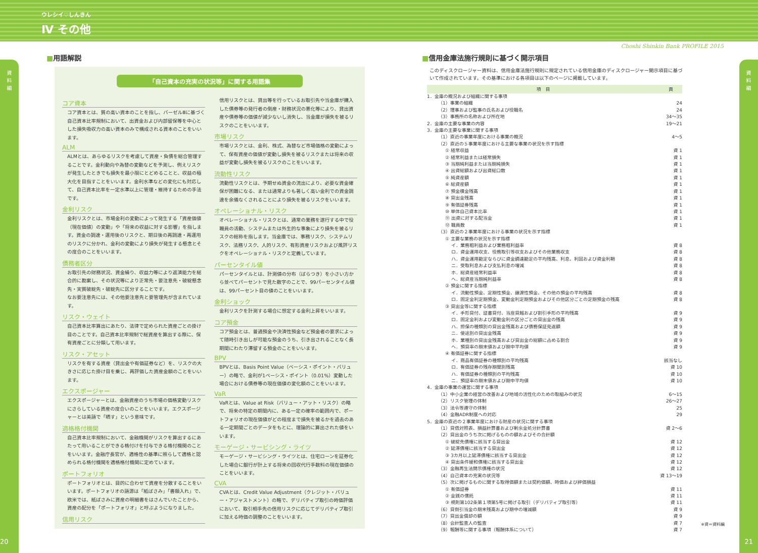ウレシイ♡しんきん
Ⅳ その他
Choshi Shinkin Bank PROFILE 2015
資
料
編
20
資
料
編
21
■用語解説
「自己資本の充実の状況等」に関する用語集
コア資本
コア資本とは、質の高い資本のことを指し、バーゼルⅢに基づく自己資本比率規制において、出資金および内部留保等を中心とした損失吸収力の高い資本のみで構成される資本のことをいいます。
ALM
ALMとは、あらゆるリスクを考慮して資産・負債を総合管理することです。金利動向や為替の変動などを予測し、例えリスクが発生したときでも損失を最小限にとどめることと、収益の極大化を目指すことをいいます。金利水準などの変化にも対応して、自己資本比率を一定水準以上に管理・維持するための手法です。
金利リスク
金利リスクとは、市場金利の変動によって発生する「資産価値（現在価値）の変動」や「将来の収益に対する影響」を指します。資金の調達・運用後のリスクと、期日後の再調達・再運用のリスクに分かれ、金利の変動により損失が発生する懸念とその度合のことをいいます。
債務者区分
お取引先の財務状況、資金繰り、収益力等により返済能力を総合的に勘案し、その状況等により正常先・要注意先・破綻懸念先・実質破綻先・破綻先に区分することです。
なお要注意先には、その他要注意先と要管理先が含まれています。
リスク・ウェイト
自己資本比率算出にあたり、法律で定められた資産ごとの掛け目のことです。自己資本比率規制で総資産を算出する際に、保有資産ごとに分類して用います。
リスク・アセット
リスクを有する資産（貸出金や有価証券など）を、リスクの大きさに応じた掛け目を乗じ、再評価した資産金額のことをいいます。
エクスポージャー
エクスポージャーとは、金融資産のうち市場の価格変動リスクにさらしている資産の度合いのことをいいます。エクスポージャーとは英語で「晒す」という意味です。
適格格付機関
自己資本比率規制において、金融機関がリスクを算出するにあたって用いることができる格付けを付与できる格付機関のことをいいます。金融庁長官が、適格性の基準に照らして適格と認められる格付機関を適格格付機関に定めています。
ポートフォリオ
ポートフォリオとは、目的に合わせて資産を分散することをいいます。ポートフォリオの語源は「紙ばさみ」「書類入れ」で、欧米では、紙ばさみに資産の明細書をはさんでいたことから、資産の配分を「ポートフォリオ」と呼ぶようになりました。
信用リスク
信用リスクとは、貸出等を行っているお取引先や当金庫が購入した債券等の発行者の倒産・財務状況の悪化等により、貸出資産や債券等の価値が減少ないし消失し、当金庫が損失を被るリスクのことをいいます。
市場リスク
市場リスクとは、金利、株式、為替など市場価格の変動によって、保有資産の価値が変動し損失を被るリスクまたは将来の収益が変動し損失を被るリスクのことをいいます。
流動性リスク
流動性リスクとは、予期せぬ資金の流出により、必要な資金確保が困難になる、または通常よりも著しく高い金利での資金調達を余儀なくされることにより損失を被るリスクをいいます。
オペレーショナル・リスク
オペレーショナル・リスクとは、通常の業務を遂行する中で役職員の活動、システムまたは外生的な事象により損失を被るリスクの総称を指します。当金庫では、事務リスク、システムリスク、法務リスク、人的リスク、有形資産リスクおよび風評リスクをオペレーショナル・リスクと定義しています。
パーセンタイル値
パーセンタイルとは、計測値の分布（ばらつき）を小さい方から並べてパーセントで見た数字のことで、99パーセンタイル値は、99パーセント目の値のことをいいます。
金利ショック
金利リスクを計測する場合に想定する金利上昇をいいます。
コア預金
コア預金とは、普通預金や決済性預金など預金者の要求によって随時引き出しが可能な預金のうち、引き出されることなく長期間にわたり滞留する預金のことをいいます。
BPV
BPVとは、Basis Point Value（ベーシス・ポイント・バリュー）の略で、金利が1ベーシス・ポイント（0.01%）変動した場合における債券等の現在価値の変化額のことをいいます。
VaR
VaRとは、Value at Risk（バリュー・アット・リスク）の略で、将来の特定の期間内に、ある一定の確率の範囲内で、ポートフォリオの現在価値がどの程度まで損失を被るかを過去のある一定期間ごとのデータをもとに、理論的に算出された値をいいます。
モーゲージ・サービシング・ライツ
モーゲージ・サービシング・ライツとは、住宅ローンを証券化した場合に銀行が計上する将来の回収代行手数料の現在価値のことをいいます。
CVA
CVAとは、Credit Value Adjustment（クレジット・バリュー・アジャストメント）の略で、デリバティブ取引の時価評価において、取引相手先の信用リスクに応じてデリバティブ取引に加える時価の調整のことをいいます。
■信用金庫法施行規則に基づく開示項目
このディスクロージャー資料は、信用金庫法施行規則に規定されている信用金庫のディスクロージャー開示項目に基づいて作成されています。その基準における各項目は以下のページに掲載しています。
| 項 目 | 頁 |
| --- | --- |
| 1．金庫の概況および組織に関する事項 | |
| （1）事業の組織 | 24 |
| （2）理事および監事の氏名および役職名 | 24 |
| （3）事務所の名称および所在地 | 34〜35 |
| 2．金庫の主要な事業の内容 | 19〜21 |
| 3．金庫の主要な事業に関する事項 | |
| （1）直近の事業年度における事業の概況 | 4〜5 |
| （2）直近の５事業年度における主要な事業の状況を示す指標 | |
| ① 経常収益 | 資 1 |
| ② 経常利益または経常損失 | 資 1 |
| ③ 当期純利益または当期純損失 | 資 1 |
| ④ 出資総額および出資総口数 | 資 1 |
| ⑤ 純資産額 | 資 1 |
| ⑥ 総資産額 | 資 1 |
| ⑦ 預金積金残高 | 資 1 |
| ⑧ 貸出金残高 | 資 1 |
| ⑨ 有価証券残高 | 資 1 |
| ⑩ 単体自己資本比率 | 資 1 |
| ⑪ 出資に対する配当金 | 資 1 |
| ⑫ 職員数 | 資 1 |
| （3）直近の２事業年度における事業の状況を示す指標 | |
| ① 主要な業務の状況を示す指標 | |
| イ．業務粗利益および業務粗利益率 | 資 8 |
| ロ．資金運用収支、役務取引等収支およびその他業務収支 | 資 8 |
| ハ．資金運用勘定ならびに資金調達勘定の平均残高、利息、利回および資金利鞘 | 資 8 |
| ニ．受取利息および支払利息の増減 | 資 8 |
| ホ．総資産経常利益率 | 資 8 |
| ヘ．総資産当期純利益率 | 資 8 |
| ② 預金に関する指標 | |
| イ．流動性預金、定期性預金、譲渡性預金、その他の預金の平均残高 | 資 8 |
| ロ．固定金利定期預金、変動金利定期預金およびその他区分ごとの定期預金の残高 | 資 8 |
| ③ 貸出金等に関する指標 | |
| イ．手形貸付、証書貸付、当座貸越および割引手形の平均残高 | 資 9 |
| ロ．固定金利および変動金利の区分ごとの貸出金の残高 | 資 9 |
| ハ．担保の種類別の貸出金残高および債務保証見返額 | 資 9 |
| ニ．使途別の貸出金残高 | 資 9 |
| ホ．業種別の貸出金残高および貸出金の総額に占める割合 | 資 9 |
| ヘ．預貸率の期末値および期中平均値 | 資 9 |
| ④ 有価証券に関する指標 | |
| イ．商品有価証券の種類別の平均残高 | 該当なし |
| ロ．有価証券の残存期間別残高 | 資 10 |
| ハ．有価証券の種類別の平均残高 | 資 10 |
| ニ．預証率の期末値および期中平均値 | 資 10 |
| 4．金庫の事業の運営に関する事項 | |
| （1）中小企業の経営の改善および地域の活性化のための取組みの状況 | 6〜15 |
| （2）リスク管理の体制 | 26〜27 |
| （3）法令等遵守の体制 | 25 |
| （4）金融ADR制度への対応 | 29 |
| 5．金庫の直近の２事業年度における財産の状況に関する事項 | |
| （1）貸借対照表、損益計算書および剰余金処分計算書 | 資 2〜6 |
| （2）貸出金のうち次に掲げるものの額およびその合計額 | |
| ① 破綻先債権に該当する貸出金 | 資 12 |
| ② 延滞債権に該当する貸出金 | 資 12 |
| ③ 3カ月以上延滞債権に該当する貸出金 | 資 12 |
| ④ 貸出条件緩和債権に該当する貸出金 | 資 12 |
| （3）金融再生法開示債権の状況 | 資 12 |
| （4）自己資本の充実の状況等 | 資 13〜19 |
| （5）次に掲げるものに関する取得価額または契約価額、時価および評価損益 | |
| ① 有価証券 | 資 11 |
| ② 金銭の信託 | 資 11 |
| ③ 規則第102条第１項第5号に掲げる取引（デリバティブ取引等） | 資 11 |
| （6）貸倒引当金の期末残高および期中の増減額 | 資 9 |
| （7）貸出金償却の額 | 資 9 |
| （8）会計監査人の監査 | 資 7 |
| （9）報酬等に関する事項（報酬体系について） | 資 7 |
※資＝資料編